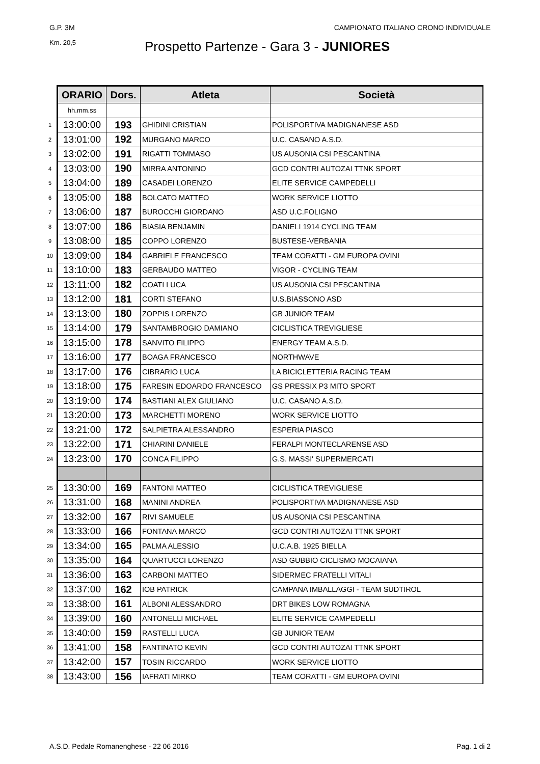G.P. 3M CAMPIONATO ITALIANO CRONO INDIVIDUALE
Km. 20,5
Prospetto Partenze - Gara 3 - JUNIORES
| | ORARIO | Dors. | Atleta | Società |
| | hh.mm.ss | | | |
| 1 | 13:00:00 | 193 | GHIDINI CRISTIAN | POLISPORTIVA MADIGNANESE ASD |
| 2 | 13:01:00 | 192 | MURGANO MARCO | U.C. CASANO A.S.D. |
| 3 | 13:02:00 | 191 | RIGATTI TOMMASO | US AUSONIA CSI PESCANTINA |
| 4 | 13:03:00 | 190 | MIRRA ANTONINO | GCD CONTRI AUTOZAI TTNK SPORT |
| 5 | 13:04:00 | 189 | CASADEI LORENZO | ELITE SERVICE CAMPEDELLI |
| 6 | 13:05:00 | 188 | BOLCATO MATTEO | WORK SERVICE LIOTTO |
| 7 | 13:06:00 | 187 | BUROCCHI GIORDANO | ASD U.C.FOLIGNO |
| 8 | 13:07:00 | 186 | BIASIA BENJAMIN | DANIELI 1914 CYCLING TEAM |
| 9 | 13:08:00 | 185 | COPPO LORENZO | BUSTESE-VERBANIA |
| 10 | 13:09:00 | 184 | GABRIELE FRANCESCO | TEAM CORATTI - GM EUROPA OVINI |
| 11 | 13:10:00 | 183 | GERBAUDO MATTEO | VIGOR - CYCLING TEAM |
| 12 | 13:11:00 | 182 | COATI LUCA | US AUSONIA CSI PESCANTINA |
| 13 | 13:12:00 | 181 | CORTI STEFANO | U.S.BIASSONO ASD |
| 14 | 13:13:00 | 180 | ZOPPIS LORENZO | GB JUNIOR TEAM |
| 15 | 13:14:00 | 179 | SANTAMBROGIO DAMIANO | CICLISTICA TREVIGLIESE |
| 16 | 13:15:00 | 178 | SANVITO FILIPPO | ENERGY TEAM A.S.D. |
| 17 | 13:16:00 | 177 | BOAGA FRANCESCO | NORTHWAVE |
| 18 | 13:17:00 | 176 | CIBRARIO LUCA | LA BICICLETTERIA RACING TEAM |
| 19 | 13:18:00 | 175 | FARESIN EDOARDO FRANCESCO | GS PRESSIX P3 MITO SPORT |
| 20 | 13:19:00 | 174 | BASTIANI ALEX GIULIANO | U.C. CASANO A.S.D. |
| 21 | 13:20:00 | 173 | MARCHETTI MORENO | WORK SERVICE LIOTTO |
| 22 | 13:21:00 | 172 | SALPIETRA ALESSANDRO | ESPERIA PIASCO |
| 23 | 13:22:00 | 171 | CHIARINI DANIELE | FERALPI MONTECLARENSE ASD |
| 24 | 13:23:00 | 170 | CONCA FILIPPO | G.S. MASSI' SUPERMERCATI |
| 25 | 13:30:00 | 169 | FANTONI MATTEO | CICLISTICA TREVIGLIESE |
| 26 | 13:31:00 | 168 | MANINI ANDREA | POLISPORTIVA MADIGNANESE ASD |
| 27 | 13:32:00 | 167 | RIVI SAMUELE | US AUSONIA CSI PESCANTINA |
| 28 | 13:33:00 | 166 | FONTANA MARCO | GCD CONTRI AUTOZAI TTNK SPORT |
| 29 | 13:34:00 | 165 | PALMA ALESSIO | U.C.A.B. 1925 BIELLA |
| 30 | 13:35:00 | 164 | QUARTUCCI LORENZO | ASD GUBBIO CICLISMO MOCAIANA |
| 31 | 13:36:00 | 163 | CARBONI MATTEO | SIDERMEC FRATELLI VITALI |
| 32 | 13:37:00 | 162 | IOB PATRICK | CAMPANA IMBALLAGGI - TEAM SUDTIROL |
| 33 | 13:38:00 | 161 | ALBONI ALESSANDRO | DRT BIKES LOW ROMAGNA |
| 34 | 13:39:00 | 160 | ANTONELLI MICHAEL | ELITE SERVICE CAMPEDELLI |
| 35 | 13:40:00 | 159 | RASTELLI LUCA | GB JUNIOR TEAM |
| 36 | 13:41:00 | 158 | FANTINATO KEVIN | GCD CONTRI AUTOZAI TTNK SPORT |
| 37 | 13:42:00 | 157 | TOSIN RICCARDO | WORK SERVICE LIOTTO |
| 38 | 13:43:00 | 156 | IAFRATI MIRKO | TEAM CORATTI - GM EUROPA OVINI |
A.S.D. Pedale Romanenghese - 22 06 2016 Pag. 1 di 2